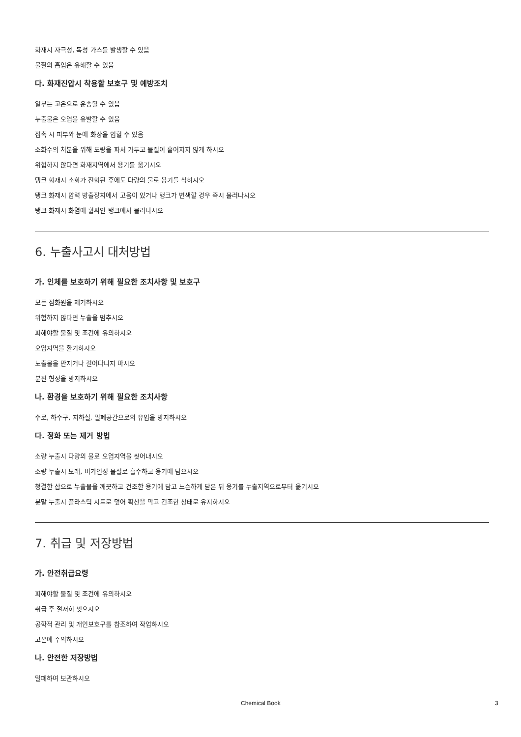화재시 자극성, 독성 가스를 발생할 수 있음
물질의 흡입은 유해할 수 있음
다. 화재진압시 착용할 보호구 및 예방조치
일부는 고온으로 운송될 수 있음
누출물은 오염을 유발할 수 있음
접촉 시 피부와 눈에 화상을 입힐 수 있음
소화수의 처분을 위해 도랑을 파서 가두고 물질이 흩어지지 않게 하시오
위험하지 않다면 화재지역에서 용기를 옮기시오
탱크 화재시 소화가 진화된 후에도 다량의 물로 용기를 식히시오
탱크 화재시 압력 방출장치에서 고음이 있거나 탱크가 변색할 경우 즉시 물러나시오
탱크 화재시 화염에 휩싸인 탱크에서 물러나시오
6. 누출사고시 대처방법
가. 인체를 보호하기 위해 필요한 조치사항 및 보호구
모든 점화원을 제거하시오
위험하지 않다면 누출을 멈추시오
피해야할 물질 및 조건에 유의하시오
오염지역을 환기하시오
노출물을 만지거나 걸어다니지 마시오
분진 형성을 방지하시오
나. 환경을 보호하기 위해 필요한 조치사항
수로, 하수구, 지하실, 밀폐공간으로의 유입을 방지하시오
다. 정화 또는 제거 방법
소량 누출시 다량의 물로 오염지역을 씻어내시오
소량 누출시 모래, 비가연성 물질로 흡수하고 용기에 담으시오
청결한 삽으로 누출물을 깨끗하고 건조한 용기에 담고 느슨하게 닫은 뒤 용기를 누출지역으로부터 옮기시오
분말 누출시 플라스틱 시트로 덮어 확산을 막고 건조한 상태로 유지하시오
7. 취급 및 저장방법
가. 안전취급요령
피해야할 물질 및 조건에 유의하시오
취급 후 철저히 씻으시오
공학적 관리 및 개인보호구를 참조하여 작업하시오
고온에 주의하시오
나. 안전한 저장방법
밀폐하여 보관하시오
Chemical Book 3